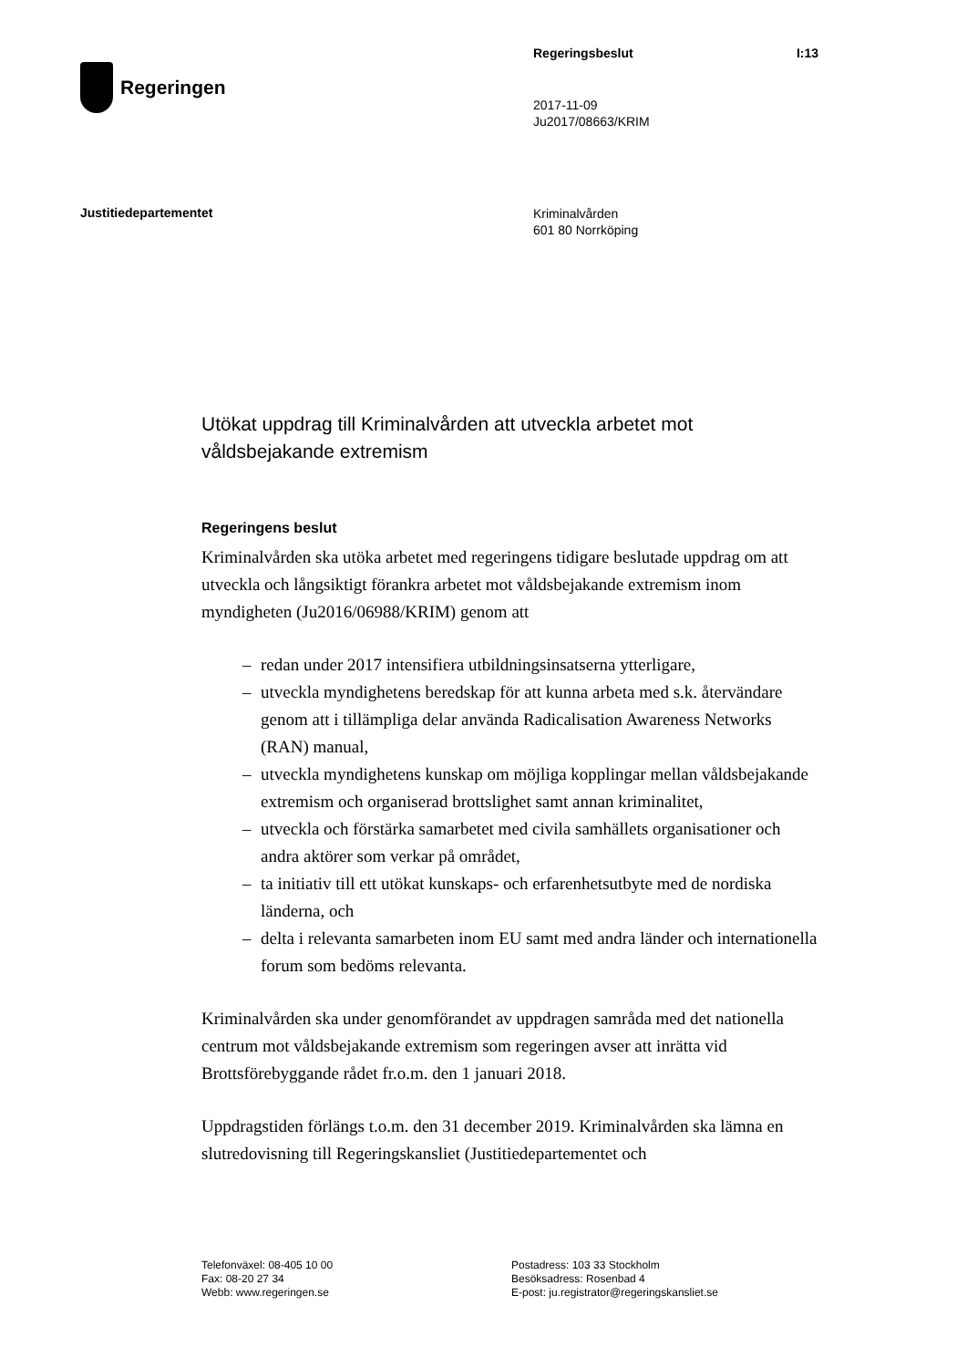Regeringen
Regeringsbeslut I:13
2017-11-09
Ju2017/08663/KRIM
Justitiedepartementet
Kriminalvården
601 80 Norrköping
Utökat uppdrag till Kriminalvården att utveckla arbetet mot våldsbejakande extremism
Regeringens beslut
Kriminalvården ska utöka arbetet med regeringens tidigare beslutade uppdrag om att utveckla och långsiktigt förankra arbetet mot våldsbejakande extremism inom myndigheten (Ju2016/06988/KRIM) genom att
– redan under 2017 intensifiera utbildningsinsatserna ytterligare,
– utveckla myndighetens beredskap för att kunna arbeta med s.k. återvändare genom att i tillämpliga delar använda Radicalisation Awareness Networks (RAN) manual,
– utveckla myndighetens kunskap om möjliga kopplingar mellan våldsbejakande extremism och organiserad brottslighet samt annan kriminalitet,
– utveckla och förstärka samarbetet med civila samhällets organisationer och andra aktörer som verkar på området,
– ta initiativ till ett utökat kunskaps- och erfarenhetsutbyte med de nordiska länderna, och
– delta i relevanta samarbeten inom EU samt med andra länder och internationella forum som bedöms relevanta.
Kriminalvården ska under genomförandet av uppdragen samråda med det nationella centrum mot våldsbejakande extremism som regeringen avser att inrätta vid Brottsförebyggande rådet fr.o.m. den 1 januari 2018.
Uppdragstiden förlängs t.o.m. den 31 december 2019. Kriminalvården ska lämna en slutredovisning till Regeringskansliet (Justitiedepartementet och
Telefonväxel: 08-405 10 00
Fax: 08-20 27 34
Webb: www.regeringen.se
Postadress: 103 33 Stockholm
Besöksadress: Rosenbad 4
E-post: ju.registrator@regeringskansliet.se